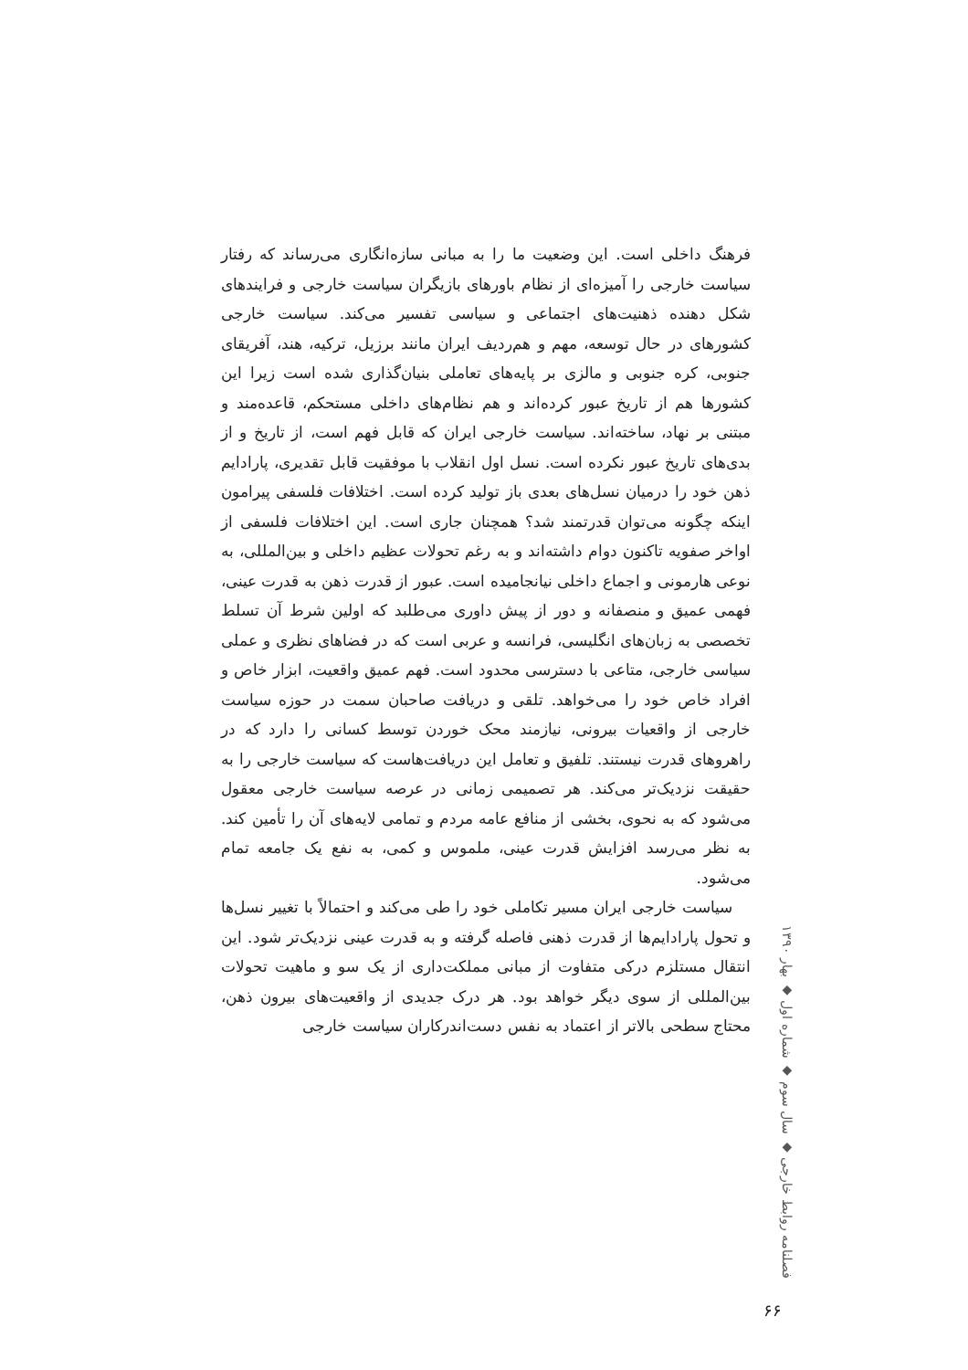فرهنگ داخلی است. این وضعیت ما را به مبانی سازه‌انگاری می‌رساند که رفتار سیاست خارجی را آمیزه‌ای از نظام باورهای بازیگران سیاست خارجی و فرایندهای شکل دهنده ذهنیت‌های اجتماعی و سیاسی تفسیر می‌کند. سیاست خارجی کشورهای در حال توسعه، مهم و هم‌ردیف ایران مانند برزیل، ترکیه، هند، آفریقای جنوبی، کره جنوبی و مالزی بر پایه‌های تعاملی بنیان‌گذاری شده است زیرا این کشورها هم از تاریخ عبور کرده‌اند و هم نظام‌های داخلی مستحکم، قاعده‌مند و مبتنی بر نهاد، ساخته‌اند. سیاست خارجی ایران که قابل فهم است، از تاریخ و از بدی‌های تاریخ عبور نکرده است. نسل اول انقلاب با موفقیت قابل تقدیری، پارادایم ذهن خود را درمیان نسل‌های بعدی باز تولید کرده است. اختلافات فلسفی پیرامون اینکه چگونه می‌توان قدرتمند شد؟ همچنان جاری است. این اختلافات فلسفی از اواخر صفویه تاکنون دوام داشته‌اند و به رغم تحولات عظیم داخلی و بین‌المللی، به نوعی هارمونی و اجماع داخلی نیانجامیده است. عبور از قدرت ذهن به قدرت عینی، فهمی عمیق و منصفانه و دور از پیش داوری می‌طلبد که اولین شرط آن تسلط تخصصی به زبان‌های انگلیسی، فرانسه و عربی است که در فضاهای نظری و عملی سیاسی خارجی، متاعی با دسترسی محدود است. فهم عمیق واقعیت، ابزار خاص و افراد خاص خود را می‌خواهد. تلقی و دریافت صاحبان سمت در حوزه سیاست خارجی از واقعیات بیرونی، نیازمند محک خوردن توسط کسانی را دارد که در راهروهای قدرت نیستند. تلفیق و تعامل این دریافت‌هاست که سیاست خارجی را به حقیقت نزدیک‌تر می‌کند. هر تصمیمی زمانی در عرصه سیاست خارجی معقول می‌شود که به نحوی، بخشی از منافع عامه مردم و تمامی لایه‌های آن را تأمین کند. به نظر می‌رسد افزایش قدرت عینی، ملموس و کمی، به نفع یک جامعه تمام می‌شود.
سیاست خارجی ایران مسیر تکاملی خود را طی می‌کند و احتمالاً با تغییر نسل‌ها و تحول پارادایم‌ها از قدرت ذهنی فاصله گرفته و به قدرت عینی نزدیک‌تر شود. این انتقال مستلزم درکی متفاوت از مبانی مملکت‌داری از یک سو و ماهیت تحولات بین‌المللی از سوی دیگر خواهد بود. هر درک جدیدی از واقعیت‌های بیرون ذهن، محتاج سطحی بالاتر از اعتماد به نفس دست‌اندرکاران سیاست خارجی
فصلنامه روابط خارجی ◆ سال سوم ◆ شماره اول ◆ بهار ۱۳۹۰
۶۶